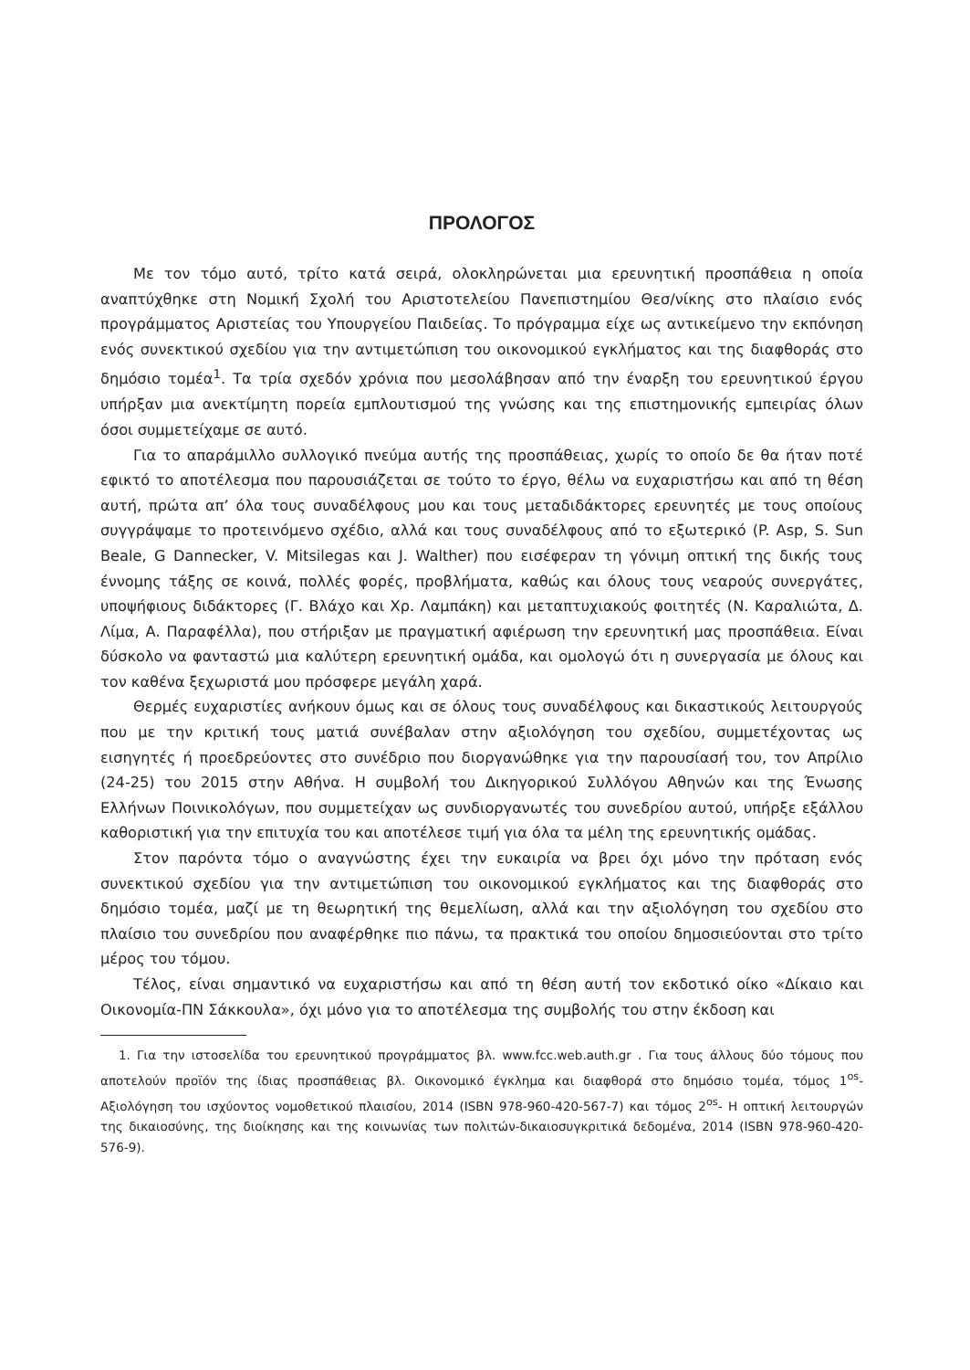ΠΡΟΛΟΓΟΣ
Με τον τόμο αυτό, τρίτο κατά σειρά, ολοκληρώνεται μια ερευνητική προσπάθεια η οποία αναπτύχθηκε στη Νομική Σχολή του Αριστοτελείου Πανεπιστημίου Θεσ/νίκης στο πλαίσιο ενός προγράμματος Αριστείας του Υπουργείου Παιδείας. Το πρόγραμμα είχε ως αντικείμενο την εκπόνηση ενός συνεκτικού σχεδίου για την αντιμετώπιση του οικονομικού εγκλήματος και της διαφθοράς στο δημόσιο τομέα<sup>1</sup>. Τα τρία σχεδόν χρόνια που μεσολάβησαν από την έναρξη του ερευνητικού έργου υπήρξαν μια ανεκτίμητη πορεία εμπλουτισμού της γνώσης και της επιστημονικής εμπειρίας όλων όσοι συμμετείχαμε σε αυτό.
Για το απαράμιλλο συλλογικό πνεύμα αυτής της προσπάθειας, χωρίς το οποίο δε θα ήταν ποτέ εφικτό το αποτέλεσμα που παρουσιάζεται σε τούτο το έργο, θέλω να ευχαριστήσω και από τη θέση αυτή, πρώτα απ’ όλα τους συναδέλφους μου και τους μεταδιδάκτορες ερευνητές με τους οποίους συγγράψαμε το προτεινόμενο σχέδιο, αλλά και τους συναδέλφους από το εξωτερικό (P. Asp, S. Sun Beale, G Dannecker, V. Mitsilegas και J. Walther) που εισέφεραν τη γόνιμη οπτική της δικής τους έννομης τάξης σε κοινά, πολλές φορές, προβλήματα, καθώς και όλους τους νεαρούς συνεργάτες, υποψήφιους διδάκτορες (Γ. Βλάχο και Χρ. Λαμπάκη) και μεταπτυχιακούς φοιτητές (Ν. Καραλιώτα, Δ. Λίμα, Α. Παραφέλλα), που στήριξαν με πραγματική αφιέρωση την ερευνητική μας προσπάθεια. Είναι δύσκολο να φανταστώ μια καλύτερη ερευνητική ομάδα, και ομολογώ ότι η συνεργασία με όλους και τον καθένα ξεχωριστά μου πρόσφερε μεγάλη χαρά.
Θερμές ευχαριστίες ανήκουν όμως και σε όλους τους συναδέλφους και δικαστικούς λειτουργούς που με την κριτική τους ματιά συνέβαλαν στην αξιολόγηση του σχεδίου, συμμετέχοντας ως εισηγητές ή προεδρεύοντες στο συνέδριο που διοργανώθηκε για την παρουσίασή του, τον Απρίλιο (24-25) του 2015 στην Αθήνα. Η συμβολή του Δικηγορικού Συλλόγου Αθηνών και της Ένωσης Ελλήνων Ποινικολόγων, που συμμετείχαν ως συνδιοργανωτές του συνεδρίου αυτού, υπήρξε εξάλλου καθοριστική για την επιτυχία του και αποτέλεσε τιμή για όλα τα μέλη της ερευνητικής ομάδας.
Στον παρόντα τόμο ο αναγνώστης έχει την ευκαιρία να βρει όχι μόνο την πρόταση ενός συνεκτικού σχεδίου για την αντιμετώπιση του οικονομικού εγκλήματος και της διαφθοράς στο δημόσιο τομέα, μαζί με τη θεωρητική της θεμελίωση, αλλά και την αξιολόγηση του σχεδίου στο πλαίσιο του συνεδρίου που αναφέρθηκε πιο πάνω, τα πρακτικά του οποίου δημοσιεύονται στο τρίτο μέρος του τόμου.
Τέλος, είναι σημαντικό να ευχαριστήσω και από τη θέση αυτή τον εκδοτικό οίκο «Δίκαιο και Οικονομία-ΠΝ Σάκκουλα», όχι μόνο για το αποτέλεσμα της συμβολής του στην έκδοση και
1. Για την ιστοσελίδα του ερευνητικού προγράμματος βλ. www.fcc.web.auth.gr . Για τους άλλους δύο τόμους που αποτελούν προϊόν της ίδιας προσπάθειας βλ. Οικονομικό έγκλημα και διαφθορά στο δημόσιο τομέα, τόμος 1<sup>os</sup>- Αξιολόγηση του ισχύοντος νομοθετικού πλαισίου, 2014 (ISBN 978-960-420-567-7) και τόμος 2<sup>os</sup>- Η οπτική λειτουργών της δικαιοσύνης, της διοίκησης και της κοινωνίας των πολιτών-δικαιοσυγκριτικά δεδομένα, 2014 (ISBN 978-960-420-576-9).